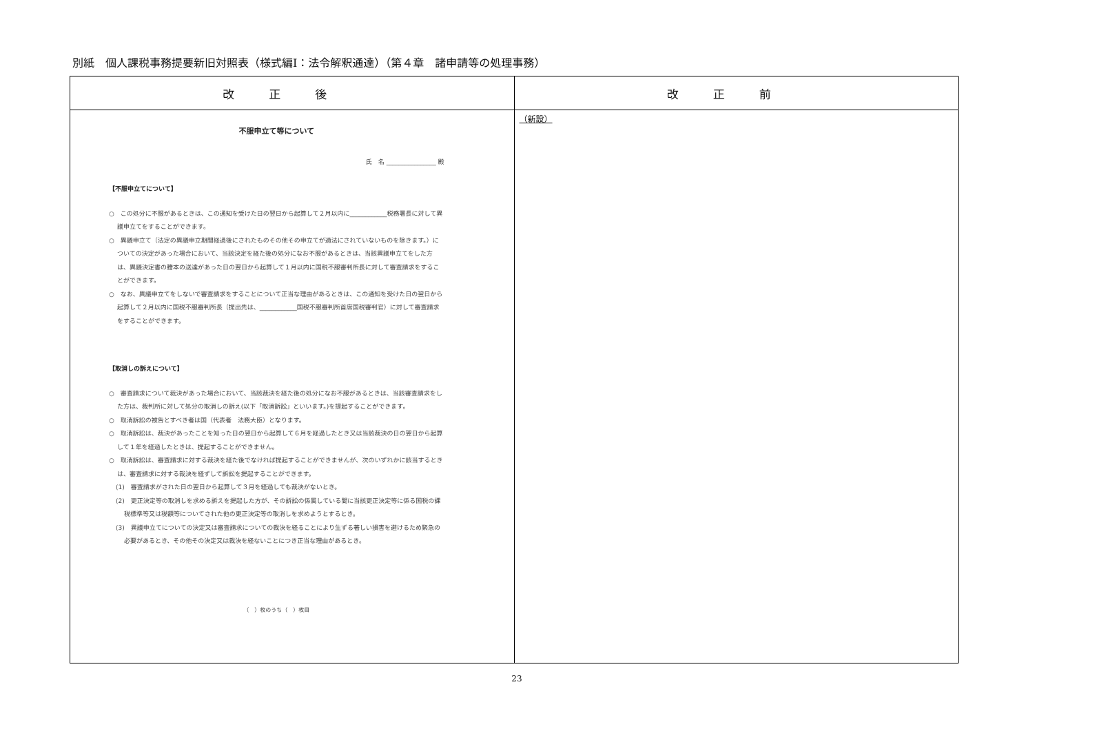別紙　個人課税事務提要新旧対照表（様式編Ⅰ：法令解釈通達）（第４章　諸申請等の処理事務）
| 改正後 | 改正前 |
| --- | --- |
| 不服申立て等について 氏 名 ________________ 殿 【不服申立てについて】 ○ この処分に不服があるときは、この通知を受けた日の翌日から起算して２月以内に____________税務署長に対して異議申立てをすることができます。 ○ 異議申立て（法定の異議申立期間経過後にされたものその他その申立てが適法にされていないものを除きます。）についての決定があった場合において、当該決定を経た後の処分になお不服があるときは、当該異議申立てをした方は、異議決定書の謄本の送達があった日の翌日から起算して１月以内に国税不服審判所長に対して審査請求をすることができます。 ○ なお、異議申立てをしないで審査請求をすることについて正当な理由があるときは、この通知を受けた日の翌日から起算して２月以内に国税不服審判所長（提出先は、____________国税不服審判所首席国税審判官）に対して審査請求をすることができます。 【取消しの訴えについて】 ○ 審査請求について裁決があった場合において、当該裁決を経た後の処分になお不服があるときは、当該審査請求をした方は、裁判所に対して処分の取消しの訴え(以下「取消訴訟」といいます。)を提起することができます。 ○ 取消訴訟の被告とすべき者は国（代表者 法務大臣）となります。 ○ 取消訴訟は、裁決があったことを知った日の翌日から起算して６月を経過したとき又は当該裁決の日の翌日から起算して１年を経過したときは、提起することができません。 ○ 取消訴訟は、審査請求に対する裁決を経た後でなければ提起することができませんが、次のいずれかに該当するときは、審査請求に対する裁決を経ずして訴訟を提起することができます。 (1) 審査請求がされた日の翌日から起算して３月を経過しても裁決がないとき。 (2) 更正決定等の取消しを求める訴えを提起した方が、その訴訟の係属している間に当該更正決定等に係る国税の課税標準等又は税額等についてされた他の更正決定等の取消しを求めようとするとき。 (3) 異議申立てについての決定又は審査請求についての裁決を経ることにより生ずる著しい損害を避けるため緊急の必要があるとき、その他その決定又は裁決を経ないことにつき正当な理由があるとき。 （ ）枚のうち（ ）枚目 | （新設） |
23